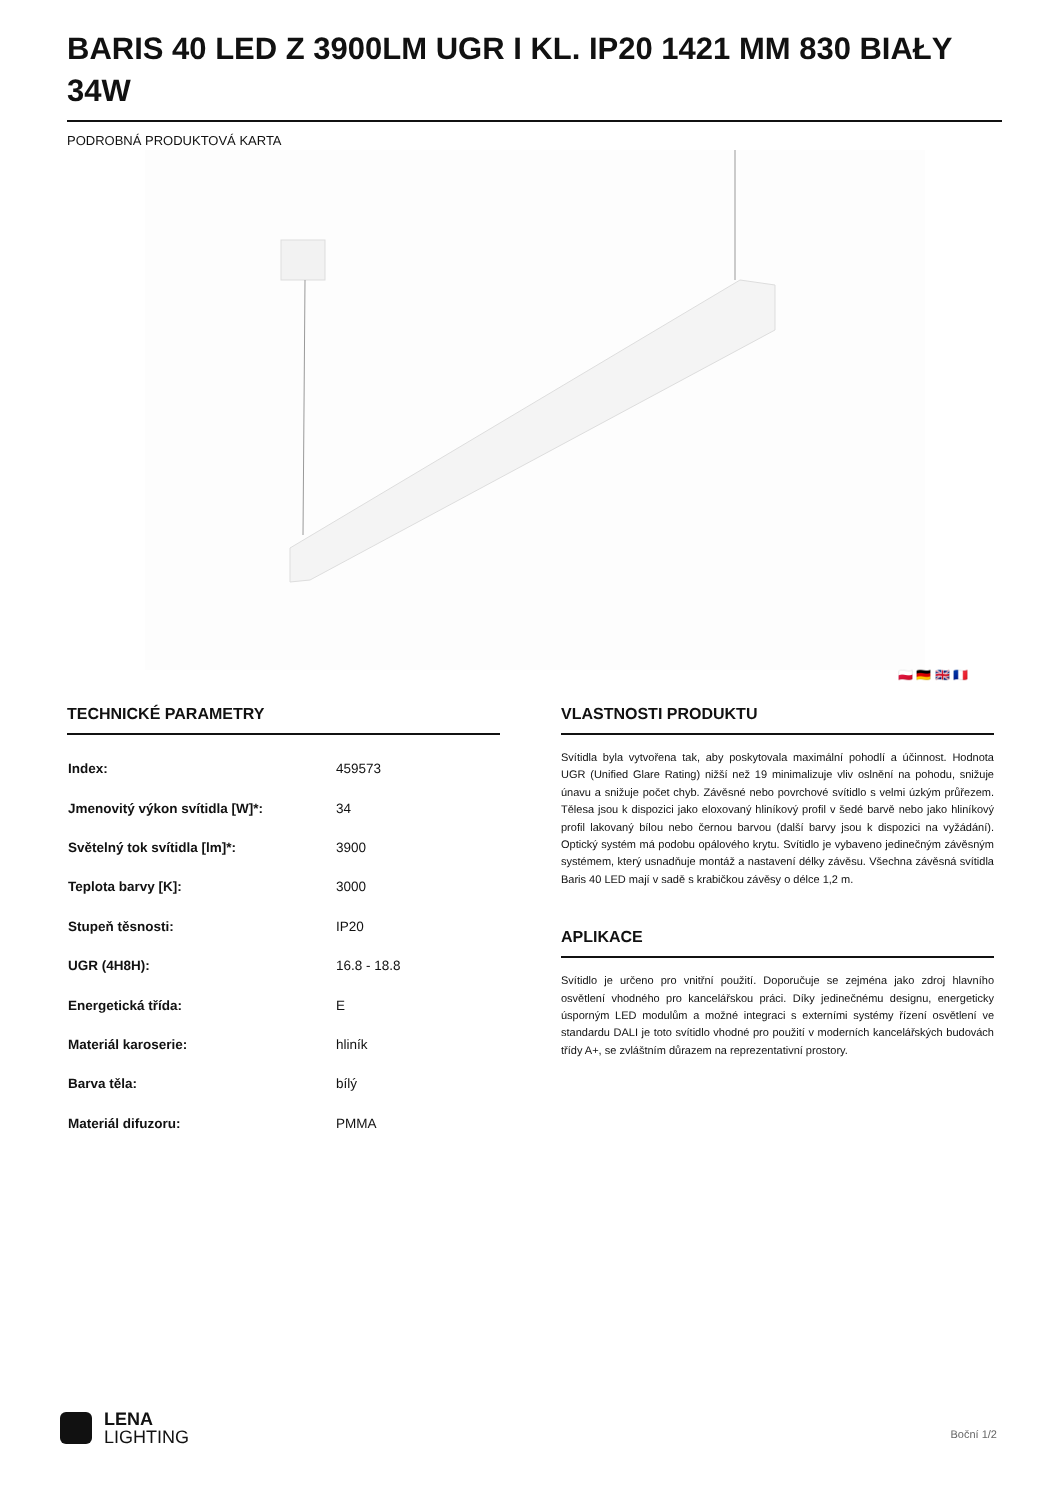BARIS 40 LED Z 3900LM UGR I KL. IP20 1421 MM 830 BIAŁY 34W
PODROBNÁ PRODUKTOVÁ KARTA
🇵🇱 🇩🇪 🇬🇧 🇫🇷
TECHNICKÉ PARAMETRY
| Index: | 459573 |
| Jmenovitý výkon svítidla [W]*: | 34 |
| Světelný tok svítidla [lm]*: | 3900 |
| Teplota barvy [K]: | 3000 |
| Stupeň těsnosti: | IP20 |
| UGR (4H8H): | 16.8 - 18.8 |
| Energetická třída: | E |
| Materiál karoserie: | hliník |
| Barva těla: | bílý |
| Materiál difuzoru: | PMMA |
VLASTNOSTI PRODUKTU
Svítidla byla vytvořena tak, aby poskytovala maximální pohodlí a účinnost. Hodnota UGR (Unified Glare Rating) nižší než 19 minimalizuje vliv oslnění na pohodu, snižuje únavu a snižuje počet chyb. Závěsné nebo povrchové svítidlo s velmi úzkým průřezem. Tělesa jsou k dispozici jako eloxovaný hliníkový profil v šedé barvě nebo jako hliníkový profil lakovaný bílou nebo černou barvou (další barvy jsou k dispozici na vyžádání). Optický systém má podobu opálového krytu. Svítidlo je vybaveno jedinečným závěsným systémem, který usnadňuje montáž a nastavení délky závěsu. Všechna závěsná svítidla Baris 40 LED mají v sadě s krabičkou závěsy o délce 1,2 m.
APLIKACE
Svítidlo je určeno pro vnitřní použití. Doporučuje se zejména jako zdroj hlavního osvětlení vhodného pro kancelářskou práci. Díky jedinečnému designu, energeticky úsporným LED modulům a možné integraci s externími systémy řízení osvětlení ve standardu DALI je toto svítidlo vhodné pro použití v moderních kancelářských budovách třídy A+, se zvláštním důrazem na reprezentativní prostory.
LENA
LIGHTING
Boční 1/2